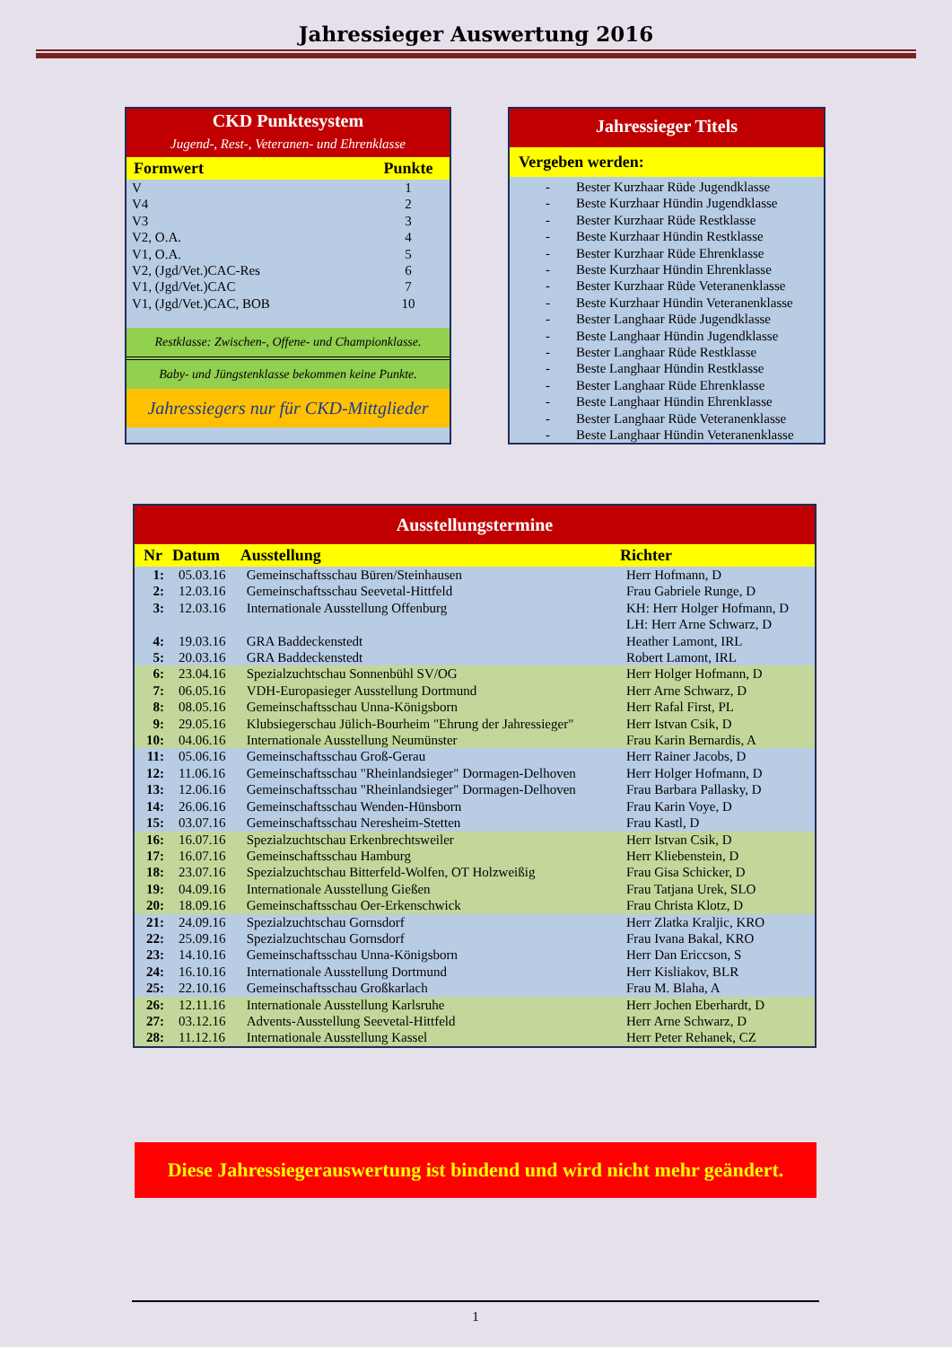Jahressieger Auswertung 2016
CKD Punktesystem
Jugend-, Rest-, Veteranen- und Ehrenklasse
| Formwert | Punkte |
| --- | --- |
| V | 1 |
| V4 | 2 |
| V3 | 3 |
| V2, O.A. | 4 |
| V1, O.A. | 5 |
| V2, (Jgd/Vet.)CAC-Res | 6 |
| V1, (Jgd/Vet.)CAC | 7 |
| V1, (Jgd/Vet.)CAC, BOB | 10 |
Restklasse: Zwischen-, Offene- und Championklasse.
Baby- und Jüngstenklasse bekommen keine Punkte.
Jahressiegers nur für CKD-Mittglieder
Jahressieger Titels
Vergeben werden:
- Bester Kurzhaar Rüde Jugendklasse
- Beste Kurzhaar Hündin Jugendklasse
- Bester Kurzhaar Rüde Restklasse
- Beste Kurzhaar Hündin Restklasse
- Bester Kurzhaar Rüde Ehrenklasse
- Beste Kurzhaar Hündin Ehrenklasse
- Bester Kurzhaar Rüde Veteranenklasse
- Beste Kurzhaar Hündin Veteranenklasse
- Bester Langhaar Rüde Jugendklasse
- Beste Langhaar Hündin Jugendklasse
- Bester Langhaar Rüde Restklasse
- Beste Langhaar Hündin Restklasse
- Bester Langhaar Rüde Ehrenklasse
- Beste Langhaar Hündin Ehrenklasse
- Bester Langhaar Rüde Veteranenklasse
- Beste Langhaar Hündin Veteranenklasse
| Ausstellungstermine | | | |
| --- | --- | --- | --- |
| Nr | Datum | Ausstellung | Richter |
| 1: | 05.03.16 | Gemeinschaftsschau Büren/Steinhausen | Herr Hofmann, D |
| 2: | 12.03.16 | Gemeinschaftsschau Seevetal-Hittfeld | Frau Gabriele Runge, D |
| 3: | 12.03.16 | Internationale Ausstellung Offenburg | KH: Herr Holger Hofmann, D LH: Herr Arne Schwarz, D |
| 4: | 19.03.16 | GRA Baddeckenstedt | Heather Lamont, IRL |
| 5: | 20.03.16 | GRA Baddeckenstedt | Robert Lamont, IRL |
| 6: | 23.04.16 | Spezialzuchtschau Sonnenbühl SV/OG | Herr Holger Hofmann, D |
| 7: | 06.05.16 | VDH-Europasieger Ausstellung Dortmund | Herr Arne Schwarz, D |
| 8: | 08.05.16 | Gemeinschaftsschau Unna-Königsborn | Herr Rafal First, PL |
| 9: | 29.05.16 | Klubsiegerschau Jülich-Bourheim "Ehrung der Jahressieger" | Herr Istvan Csik, D |
| 10: | 04.06.16 | Internationale Ausstellung Neumünster | Frau Karin Bernardis, A |
| 11: | 05.06.16 | Gemeinschaftsschau Groß-Gerau | Herr Rainer Jacobs, D |
| 12: | 11.06.16 | Gemeinschaftsschau "Rheinlandsieger" Dormagen-Delhoven | Herr Holger Hofmann, D |
| 13: | 12.06.16 | Gemeinschaftsschau "Rheinlandsieger" Dormagen-Delhoven | Frau Barbara Pallasky, D |
| 14: | 26.06.16 | Gemeinschaftsschau Wenden-Hünsborn | Frau Karin Voye, D |
| 15: | 03.07.16 | Gemeinschaftsschau Neresheim-Stetten | Frau Kastl, D |
| 16: | 16.07.16 | Spezialzuchtschau Erkenbrechtsweiler | Herr Istvan Csik, D |
| 17: | 16.07.16 | Gemeinschaftsschau Hamburg | Herr Kliebenstein, D |
| 18: | 23.07.16 | Spezialzuchtschau Bitterfeld-Wolfen, OT Holzweißig | Frau Gisa Schicker, D |
| 19: | 04.09.16 | Internationale Ausstellung Gießen | Frau Tatjana Urek, SLO |
| 20: | 18.09.16 | Gemeinschaftsschau Oer-Erkenschwick | Frau Christa Klotz, D |
| 21: | 24.09.16 | Spezialzuchtschau Gornsdorf | Herr Zlatka Kraljic, KRO |
| 22: | 25.09.16 | Spezialzuchtschau Gornsdorf | Frau Ivana Bakal, KRO |
| 23: | 14.10.16 | Gemeinschaftsschau Unna-Königsborn | Herr Dan Ericcson, S |
| 24: | 16.10.16 | Internationale Ausstellung Dortmund | Herr Kisliakov, BLR |
| 25: | 22.10.16 | Gemeinschaftsschau Großkarlach | Frau M. Blaha, A |
| 26: | 12.11.16 | Internationale Ausstellung Karlsruhe | Herr Jochen Eberhardt, D |
| 27: | 03.12.16 | Advents-Ausstellung Seevetal-Hittfeld | Herr Arne Schwarz, D |
| 28: | 11.12.16 | Internationale Ausstellung Kassel | Herr Peter Rehanek, CZ |
Diese Jahressiegerauswertung ist bindend und wird nicht mehr geändert.
1